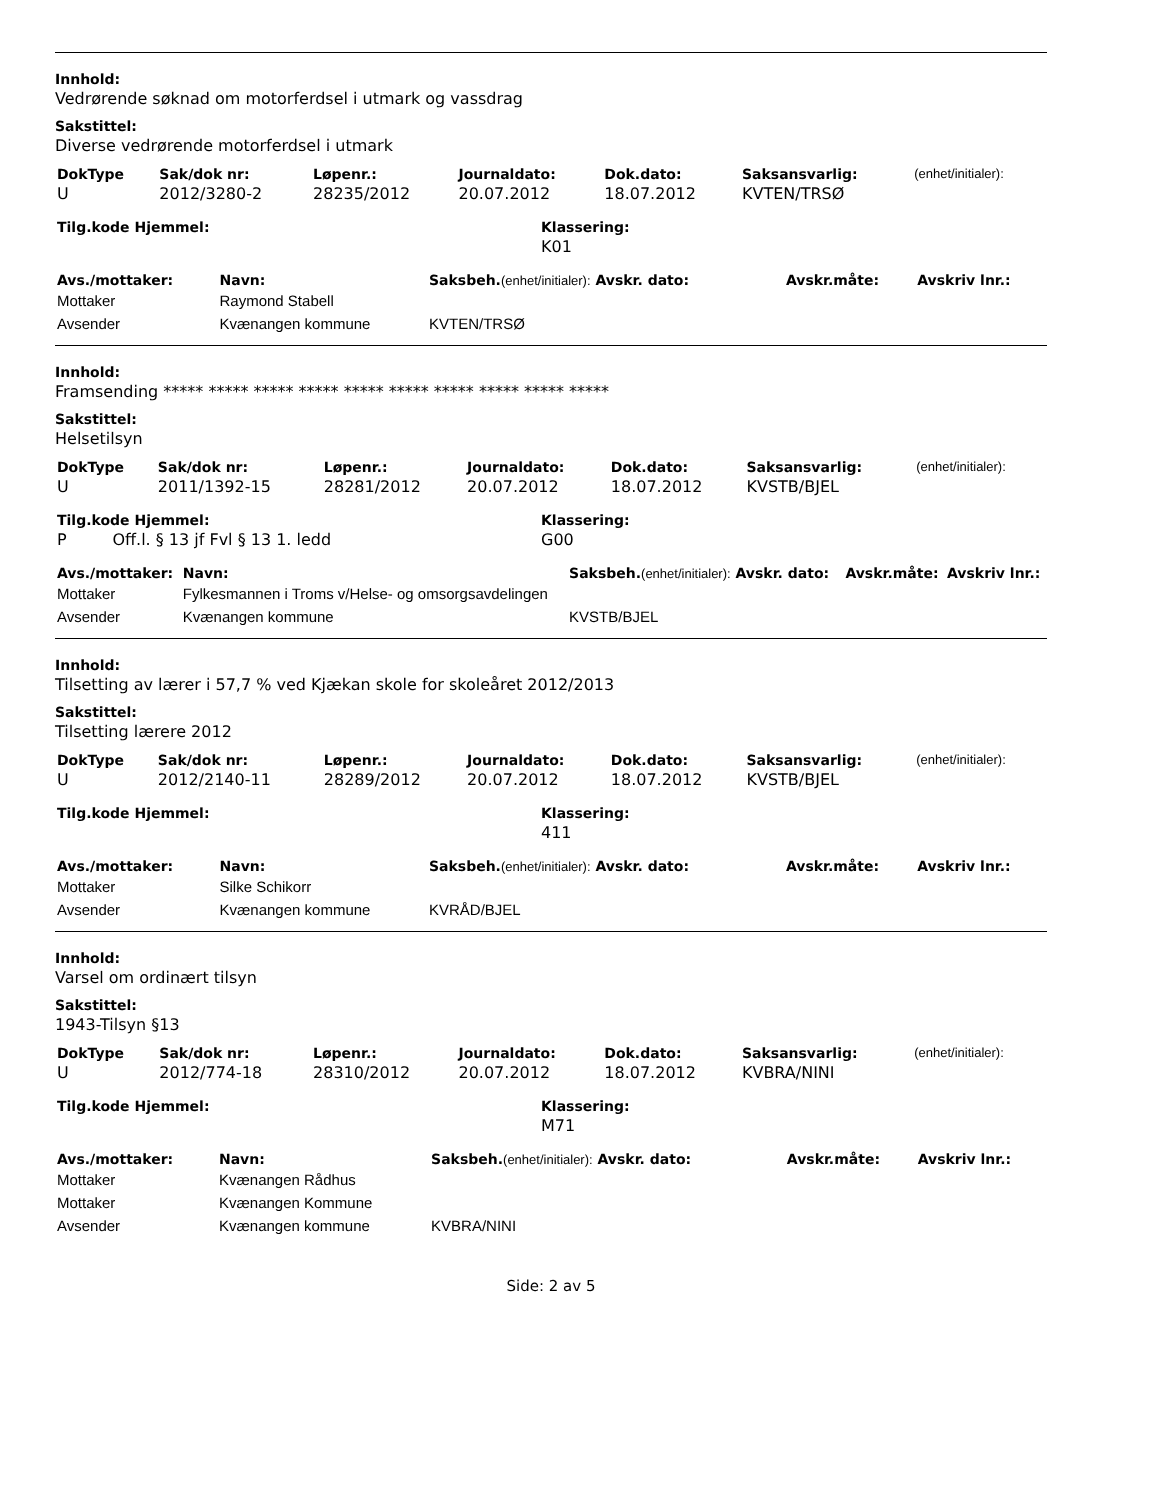Innhold:
Vedrørende søknad om motorferdsel i utmark og vassdrag
Sakstittel:
Diverse vedrørende motorferdsel i utmark
| DokType | Sak/dok nr: | Løpenr.: | Journaldato: | Dok.dato: | Saksansvarlig: | (enhet/initialer): |
| --- | --- | --- | --- | --- | --- | --- |
| U | 2012/3280-2 | 28235/2012 | 20.07.2012 | 18.07.2012 | KVTEN/TRSØ | |
| Tilg.kode Hjemmel: | Klassering: |
| --- | --- |
| | K01 |
| Avs./mottaker: | Navn: | Saksbeh. (enhet/initialer): Avskr. dato: | Avskr.måte: | Avskriv lnr.: |
| --- | --- | --- | --- | --- |
| Mottaker | Raymond Stabell | | | |
| Avsender | Kvænangen kommune | KVTEN/TRSØ | | |
Innhold:
Framsending ***** ***** ***** ***** ***** ***** ***** ***** ***** *****
Sakstittel:
Helsetilsyn
| DokType | Sak/dok nr: | Løpenr.: | Journaldato: | Dok.dato: | Saksansvarlig: | (enhet/initialer): |
| --- | --- | --- | --- | --- | --- | --- |
| U | 2011/1392-15 | 28281/2012 | 20.07.2012 | 18.07.2012 | KVSTB/BJEL | |
| Tilg.kode Hjemmel: | Klassering: |
| --- | --- |
| P Off.l. § 13 jf Fvl § 13 1. ledd | G00 |
| Avs./mottaker: | Navn: | Saksbeh. (enhet/initialer): Avskr. dato: | Avskr.måte: | Avskriv lnr.: |
| --- | --- | --- | --- | --- |
| Mottaker | Fylkesmannen i Troms v/Helse- og omsorgsavdelingen | | | |
| Avsender | Kvænangen kommune | KVSTB/BJEL | | |
Innhold:
Tilsetting av lærer i 57,7 % ved Kjækan skole for skoleåret 2012/2013
Sakstittel:
Tilsetting lærere 2012
| DokType | Sak/dok nr: | Løpenr.: | Journaldato: | Dok.dato: | Saksansvarlig: | (enhet/initialer): |
| --- | --- | --- | --- | --- | --- | --- |
| U | 2012/2140-11 | 28289/2012 | 20.07.2012 | 18.07.2012 | KVSTB/BJEL | |
| Tilg.kode Hjemmel: | Klassering: |
| --- | --- |
| | 411 |
| Avs./mottaker: | Navn: | Saksbeh. (enhet/initialer): Avskr. dato: | Avskr.måte: | Avskriv lnr.: |
| --- | --- | --- | --- | --- |
| Mottaker | Silke Schikorr | | | |
| Avsender | Kvænangen kommune | KVRÅD/BJEL | | |
Innhold:
Varsel om ordinært tilsyn
Sakstittel:
1943-Tilsyn §13
| DokType | Sak/dok nr: | Løpenr.: | Journaldato: | Dok.dato: | Saksansvarlig: | (enhet/initialer): |
| --- | --- | --- | --- | --- | --- | --- |
| U | 2012/774-18 | 28310/2012 | 20.07.2012 | 18.07.2012 | KVBRA/NINI | |
| Tilg.kode Hjemmel: | Klassering: |
| --- | --- |
| | M71 |
| Avs./mottaker: | Navn: | Saksbeh. (enhet/initialer): Avskr. dato: | Avskr.måte: | Avskriv lnr.: |
| --- | --- | --- | --- | --- |
| Mottaker | Kvænangen Rådhus | | | |
| Mottaker | Kvænangen Kommune | | | |
| Avsender | Kvænangen kommune | KVBRA/NINI | | |
Side: 2 av 5